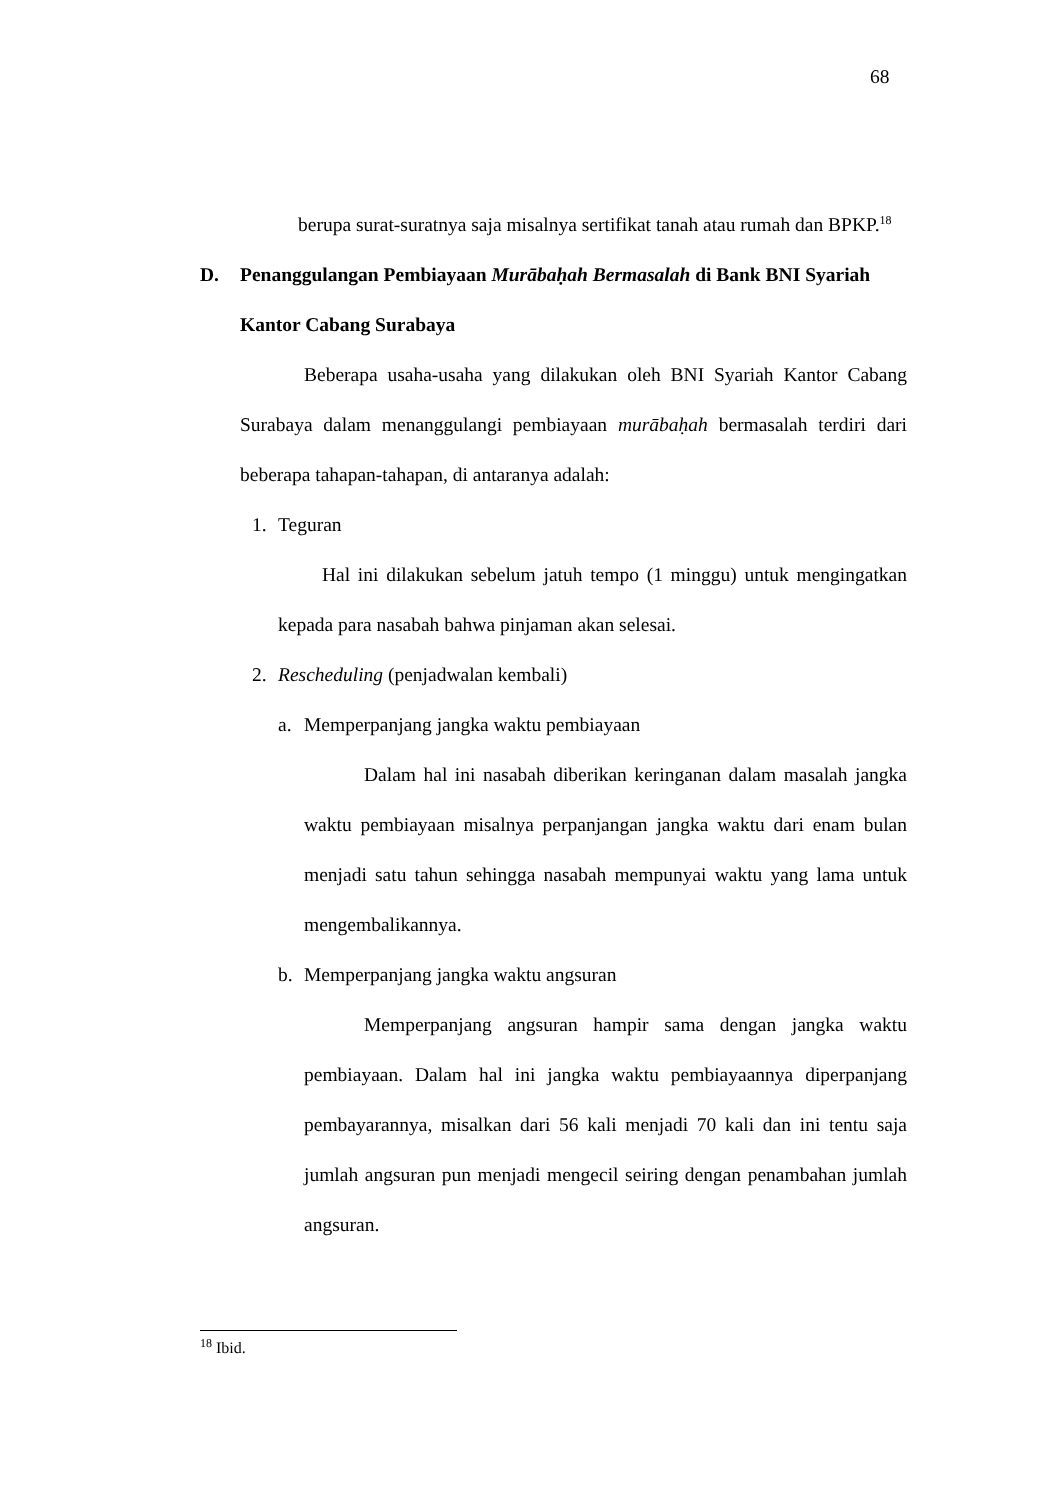68
berupa surat-suratnya saja misalnya sertifikat tanah atau rumah dan BPKP.<sup>18</sup>
D. Penanggulangan Pembiayaan Murābaḥah Bermasalah di Bank BNI Syariah Kantor Cabang Surabaya
Beberapa usaha-usaha yang dilakukan oleh BNI Syariah Kantor Cabang Surabaya dalam menanggulangi pembiayaan murābaḥah bermasalah terdiri dari beberapa tahapan-tahapan, di antaranya adalah:
1. Teguran
Hal ini dilakukan sebelum jatuh tempo (1 minggu) untuk mengingatkan kepada para nasabah bahwa pinjaman akan selesai.
2. Rescheduling (penjadwalan kembali)
a. Memperpanjang jangka waktu pembiayaan
Dalam hal ini nasabah diberikan keringanan dalam masalah jangka waktu pembiayaan misalnya perpanjangan jangka waktu dari enam bulan menjadi satu tahun sehingga nasabah mempunyai waktu yang lama untuk mengembalikannya.
b. Memperpanjang jangka waktu angsuran
Memperpanjang angsuran hampir sama dengan jangka waktu pembiayaan. Dalam hal ini jangka waktu pembiayaannya diperpanjang pembayarannya, misalkan dari 56 kali menjadi 70 kali dan ini tentu saja jumlah angsuran pun menjadi mengecil seiring dengan penambahan jumlah angsuran.
<sup>18</sup> Ibid.